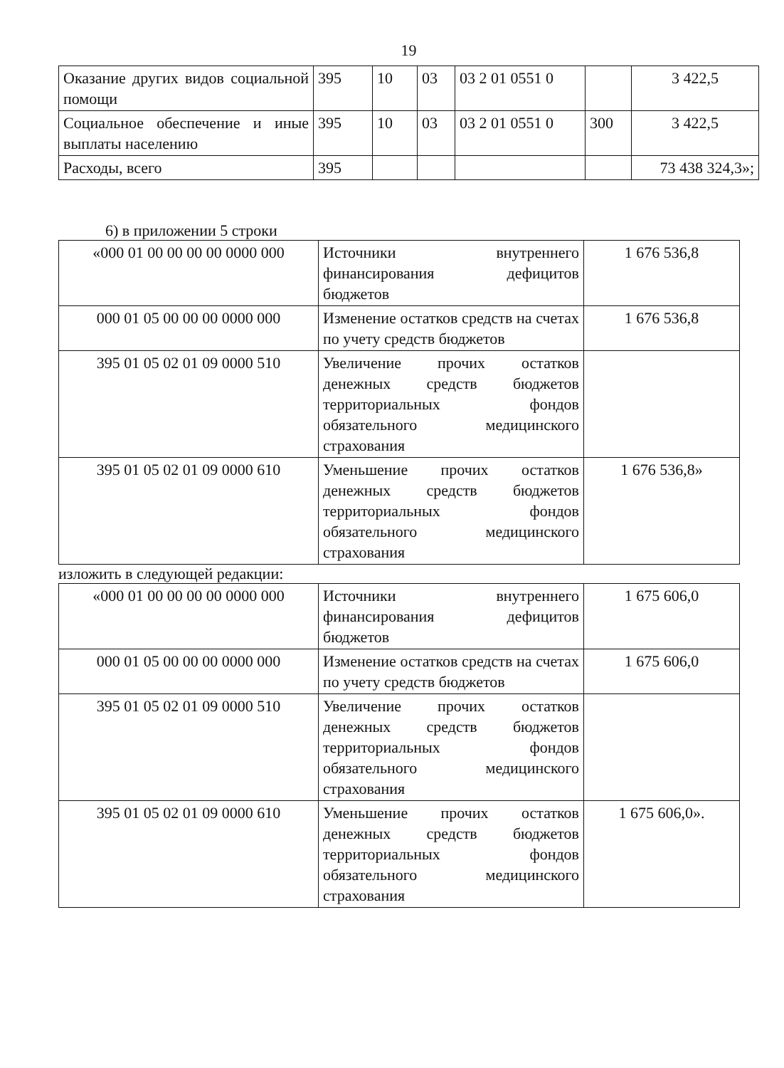19
| Оказание других видов социальной помощи | 395 | 10 | 03 | 03 2 01 0551 0 | | 3 422,5 |
| Социальное обеспечение и иные выплаты населению | 395 | 10 | 03 | 03 2 01 0551 0 | 300 | 3 422,5 |
| Расходы, всего | 395 | | | | | 73 438 324,3»; |
6) в приложении 5 строки
| «000 01 00 00 00 00 0000 000 | Источники внутреннего финансирования дефицитов бюджетов | 1 676 536,8 |
| 000 01 05 00 00 00 0000 000 | Изменение остатков средств на счетах по учету средств бюджетов | 1 676 536,8 |
| 395 01 05 02 01 09 0000 510 | Увеличение прочих остатков денежных средств бюджетов территориальных фондов обязательного медицинского страхования | |
| 395 01 05 02 01 09 0000 610 | Уменьшение прочих остатков денежных средств бюджетов территориальных фондов обязательного медицинского страхования | 1 676 536,8» |
изложить в следующей редакции:
| «000 01 00 00 00 00 0000 000 | Источники внутреннего финансирования дефицитов бюджетов | 1 675 606,0 |
| 000 01 05 00 00 00 0000 000 | Изменение остатков средств на счетах по учету средств бюджетов | 1 675 606,0 |
| 395 01 05 02 01 09 0000 510 | Увеличение прочих остатков денежных средств бюджетов территориальных фондов обязательного медицинского страхования | |
| 395 01 05 02 01 09 0000 610 | Уменьшение прочих остатков денежных средств бюджетов территориальных фондов обязательного медицинского страхования | 1 675 606,0». |